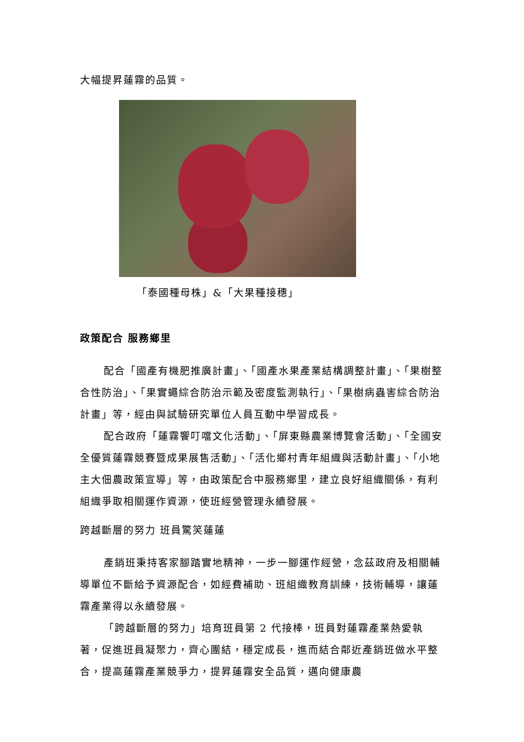大幅提昇蓮霧的品質。
「泰國種母株」&「大果種接穗」
政策配合 服務鄉里
配合「國產有機肥推廣計畫」、「國產水果產業結構調整計畫」、「果樹整合性防治」、「果實蠅綜合防治示範及密度監測執行」、「果樹病蟲害綜合防治計畫」等，經由與試驗研究單位人員互動中學習成長。
配合政府「蓮霧饗叮噹文化活動」、「屏東縣農業博覽會活動」、「全國安全優質蓮霧競賽暨成果展售活動」、「活化鄉村青年組織與活動計畫」、「小地主大佃農政策宣導」等，由政策配合中服務鄉里，建立良好組織關係，有利組織爭取相關運作資源，使班經營管理永續發展。
跨越斷層的努力 班員驚笑蓮蓮
產銷班秉持客家腳踏實地精神，一步一腳運作經營，念茲政府及相關輔導單位不斷給予資源配合，如經費補助、班組織教育訓練，技術輔導，讓蓮霧產業得以永續發展。
「跨越斷層的努力」培育班員第 2 代接棒，班員對蓮霧產業熱愛執著，促進班員凝聚力，齊心團結，穩定成長，進而結合鄰近產銷班做水平整合，提高蓮霧產業競爭力，提昇蓮霧安全品質，邁向健康農